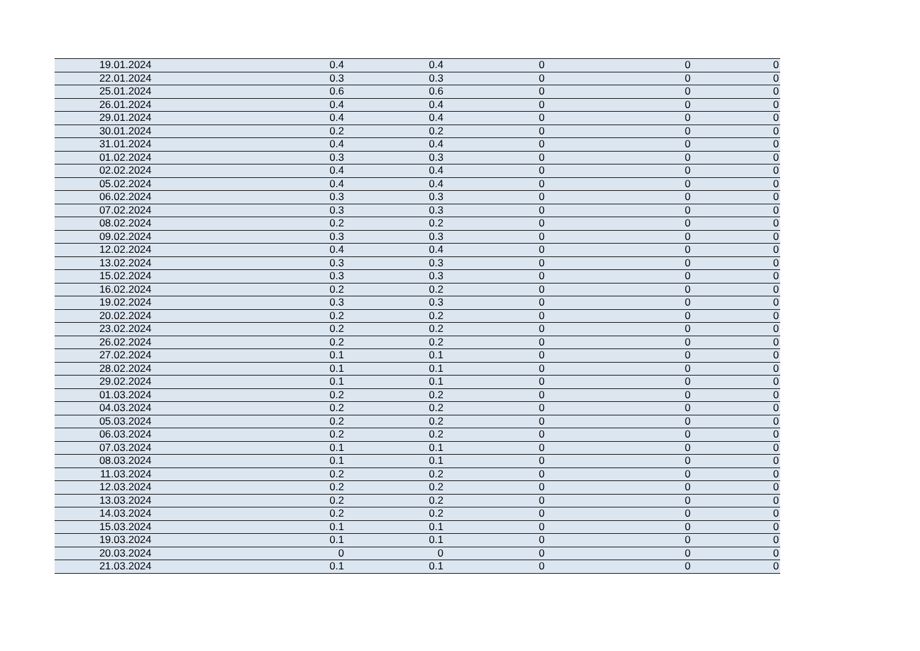| 19.01.2024 | 0.4 | 0.4 | 0 | 0 | 0 |
| 22.01.2024 | 0.3 | 0.3 | 0 | 0 | 0 |
| 25.01.2024 | 0.6 | 0.6 | 0 | 0 | 0 |
| 26.01.2024 | 0.4 | 0.4 | 0 | 0 | 0 |
| 29.01.2024 | 0.4 | 0.4 | 0 | 0 | 0 |
| 30.01.2024 | 0.2 | 0.2 | 0 | 0 | 0 |
| 31.01.2024 | 0.4 | 0.4 | 0 | 0 | 0 |
| 01.02.2024 | 0.3 | 0.3 | 0 | 0 | 0 |
| 02.02.2024 | 0.4 | 0.4 | 0 | 0 | 0 |
| 05.02.2024 | 0.4 | 0.4 | 0 | 0 | 0 |
| 06.02.2024 | 0.3 | 0.3 | 0 | 0 | 0 |
| 07.02.2024 | 0.3 | 0.3 | 0 | 0 | 0 |
| 08.02.2024 | 0.2 | 0.2 | 0 | 0 | 0 |
| 09.02.2024 | 0.3 | 0.3 | 0 | 0 | 0 |
| 12.02.2024 | 0.4 | 0.4 | 0 | 0 | 0 |
| 13.02.2024 | 0.3 | 0.3 | 0 | 0 | 0 |
| 15.02.2024 | 0.3 | 0.3 | 0 | 0 | 0 |
| 16.02.2024 | 0.2 | 0.2 | 0 | 0 | 0 |
| 19.02.2024 | 0.3 | 0.3 | 0 | 0 | 0 |
| 20.02.2024 | 0.2 | 0.2 | 0 | 0 | 0 |
| 23.02.2024 | 0.2 | 0.2 | 0 | 0 | 0 |
| 26.02.2024 | 0.2 | 0.2 | 0 | 0 | 0 |
| 27.02.2024 | 0.1 | 0.1 | 0 | 0 | 0 |
| 28.02.2024 | 0.1 | 0.1 | 0 | 0 | 0 |
| 29.02.2024 | 0.1 | 0.1 | 0 | 0 | 0 |
| 01.03.2024 | 0.2 | 0.2 | 0 | 0 | 0 |
| 04.03.2024 | 0.2 | 0.2 | 0 | 0 | 0 |
| 05.03.2024 | 0.2 | 0.2 | 0 | 0 | 0 |
| 06.03.2024 | 0.2 | 0.2 | 0 | 0 | 0 |
| 07.03.2024 | 0.1 | 0.1 | 0 | 0 | 0 |
| 08.03.2024 | 0.1 | 0.1 | 0 | 0 | 0 |
| 11.03.2024 | 0.2 | 0.2 | 0 | 0 | 0 |
| 12.03.2024 | 0.2 | 0.2 | 0 | 0 | 0 |
| 13.03.2024 | 0.2 | 0.2 | 0 | 0 | 0 |
| 14.03.2024 | 0.2 | 0.2 | 0 | 0 | 0 |
| 15.03.2024 | 0.1 | 0.1 | 0 | 0 | 0 |
| 19.03.2024 | 0.1 | 0.1 | 0 | 0 | 0 |
| 20.03.2024 | 0 | 0 | 0 | 0 | 0 |
| 21.03.2024 | 0.1 | 0.1 | 0 | 0 | 0 |